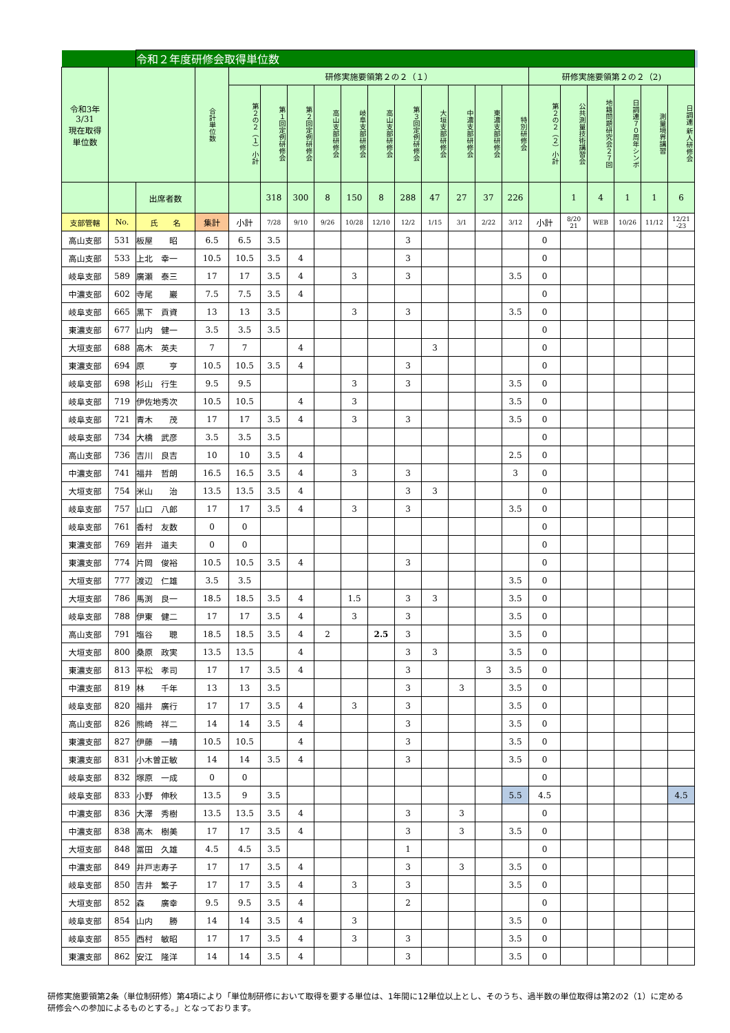| | | 令和２年度研修会取得単位数 | | | | | | | | | | | | | | | | | | | |
| 令和3年 3/31 現在取得 単位数 | | | 合計単位数 | 研修実施要領第２の２（１） | | | | | | | | | | | 研修実施要領第２の２（2) | | | | | | |
| | | | | 第２の２（１）小計 | 第１回定例研修会 | 第２回定例研修会 | 高山支部研修会 | 岐阜支部研修会 | 高山支部研修会 | 第３回定例研修会 | 大垣支部研修会 | 中濃支部研修会 | 東濃支部研修会 | 特別研修会 | 第２の２（２）小計 | 公共測量技術講習会 | 地籍問題研究会２７回 | 日調連７０周年シンポ | 測量境界講習 | 日調連 新人研修会 | |
| | | 出席者数 | | | 318 | 300 | 8 | 150 | 8 | 288 | 47 | 27 | 37 | 226 | | 1 | 4 | 1 | 1 | 6 | |
| 支部管轄 | No. | 氏 名 | 集計 | 小計 | 7/28 | 9/10 | 9/26 | 10/28 | 12/10 | 12/2 | 1/15 | 3/1 | 2/22 | 3/12 | 小計 | 8/20 21 | WEB | 10/26 | 11/12 | 12/21 -23 | |
| 高山支部 | 531 | 板屋 昭 | 6.5 | 6.5 | 3.5 | | | | | 3 | | | | | 0 | | | | | | |
| 高山支部 | 533 | 上北 幸一 | 10.5 | 10.5 | 3.5 | 4 | | | | 3 | | | | | 0 | | | | | | |
| 岐阜支部 | 589 | 廣瀬 泰三 | 17 | 17 | 3.5 | 4 | | 3 | | 3 | | | | 3.5 | 0 | | | | | | |
| 中濃支部 | 602 | 寺尾 巖 | 7.5 | 7.5 | 3.5 | 4 | | | | | | | | | 0 | | | | | | |
| 岐阜支部 | 665 | 黒下 貢資 | 13 | 13 | 3.5 | | | 3 | | 3 | | | | 3.5 | 0 | | | | | | |
| 東濃支部 | 677 | 山内 健一 | 3.5 | 3.5 | 3.5 | | | | | | | | | | 0 | | | | | | |
| 大垣支部 | 688 | 高木 英夫 | 7 | 7 | | 4 | | | | | 3 | | | | 0 | | | | | | |
| 東濃支部 | 694 | 原 亨 | 10.5 | 10.5 | 3.5 | 4 | | | | 3 | | | | | 0 | | | | | | |
| 岐阜支部 | 698 | 杉山 行生 | 9.5 | 9.5 | | | | 3 | | 3 | | | | 3.5 | 0 | | | | | | |
| 岐阜支部 | 719 | 伊佐地秀次 | 10.5 | 10.5 | | 4 | | 3 | | | | | | 3.5 | 0 | | | | | | |
| 岐阜支部 | 721 | 青木 茂 | 17 | 17 | 3.5 | 4 | | 3 | | 3 | | | | 3.5 | 0 | | | | | | |
| 岐阜支部 | 734 | 大橋 武彦 | 3.5 | 3.5 | 3.5 | | | | | | | | | | 0 | | | | | | |
| 高山支部 | 736 | 吉川 良吉 | 10 | 10 | 3.5 | 4 | | | | | | | | 2.5 | 0 | | | | | | |
| 中濃支部 | 741 | 福井 哲朗 | 16.5 | 16.5 | 3.5 | 4 | | 3 | | 3 | | | | 3 | 0 | | | | | | |
| 大垣支部 | 754 | 米山 治 | 13.5 | 13.5 | 3.5 | 4 | | | | 3 | 3 | | | | 0 | | | | | | |
| 岐阜支部 | 757 | 山口 八郎 | 17 | 17 | 3.5 | 4 | | 3 | | 3 | | | | 3.5 | 0 | | | | | | |
| 岐阜支部 | 761 | 香村 友数 | 0 | 0 | | | | | | | | | | | 0 | | | | | | |
| 東濃支部 | 769 | 岩井 道夫 | 0 | 0 | | | | | | | | | | | 0 | | | | | | |
| 東濃支部 | 774 | 片岡 俊裕 | 10.5 | 10.5 | 3.5 | 4 | | | | 3 | | | | | 0 | | | | | | |
| 大垣支部 | 777 | 渡辺 仁雄 | 3.5 | 3.5 | | | | | | | | | | 3.5 | 0 | | | | | | |
| 大垣支部 | 786 | 馬渕 良一 | 18.5 | 18.5 | 3.5 | 4 | | 1.5 | | 3 | 3 | | | 3.5 | 0 | | | | | | |
| 岐阜支部 | 788 | 伊東 健二 | 17 | 17 | 3.5 | 4 | | 3 | | 3 | | | | 3.5 | 0 | | | | | | |
| 高山支部 | 791 | 塩谷 聰 | 18.5 | 18.5 | 3.5 | 4 | 2 | | 2.5 | 3 | | | | 3.5 | 0 | | | | | | |
| 大垣支部 | 800 | 桑原 政実 | 13.5 | 13.5 | | 4 | | | | 3 | 3 | | | 3.5 | 0 | | | | | | |
| 東濃支部 | 813 | 平松 孝司 | 17 | 17 | 3.5 | 4 | | | | 3 | | | 3 | 3.5 | 0 | | | | | | |
| 中濃支部 | 819 | 林 千年 | 13 | 13 | 3.5 | | | | | 3 | | 3 | | 3.5 | 0 | | | | | | |
| 岐阜支部 | 820 | 福井 廣行 | 17 | 17 | 3.5 | 4 | | 3 | | 3 | | | | 3.5 | 0 | | | | | | |
| 高山支部 | 826 | 熊崎 祥二 | 14 | 14 | 3.5 | 4 | | | | 3 | | | | 3.5 | 0 | | | | | | |
| 東濃支部 | 827 | 伊藤 一晴 | 10.5 | 10.5 | | 4 | | | | 3 | | | | 3.5 | 0 | | | | | | |
| 東濃支部 | 831 | 小木曽正敏 | 14 | 14 | 3.5 | 4 | | | | 3 | | | | 3.5 | 0 | | | | | | |
| 岐阜支部 | 832 | 塚原 一成 | 0 | 0 | | | | | | | | | | | 0 | | | | | | |
| 岐阜支部 | 833 | 小野 伸秋 | 13.5 | 9 | 3.5 | | | | | | | | | 5.5 | 4.5 | | | | | 4.5 | |
| 中濃支部 | 836 | 大澤 秀樹 | 13.5 | 13.5 | 3.5 | 4 | | | | 3 | | 3 | | | 0 | | | | | | |
| 中濃支部 | 838 | 高木 樹美 | 17 | 17 | 3.5 | 4 | | | | 3 | | 3 | | 3.5 | 0 | | | | | | |
| 大垣支部 | 848 | 冨田 久雄 | 4.5 | 4.5 | 3.5 | | | | | 1 | | | | | 0 | | | | | | |
| 中濃支部 | 849 | 井戸志寿子 | 17 | 17 | 3.5 | 4 | | | | 3 | | 3 | | 3.5 | 0 | | | | | | |
| 岐阜支部 | 850 | 吉井 繁子 | 17 | 17 | 3.5 | 4 | | 3 | | 3 | | | | 3.5 | 0 | | | | | | |
| 大垣支部 | 852 | 森 廣幸 | 9.5 | 9.5 | 3.5 | 4 | | | | 2 | | | | | 0 | | | | | | |
| 岐阜支部 | 854 | 山内 勝 | 14 | 14 | 3.5 | 4 | | 3 | | | | | | 3.5 | 0 | | | | | | |
| 岐阜支部 | 855 | 西村 敏昭 | 17 | 17 | 3.5 | 4 | | 3 | | 3 | | | | 3.5 | 0 | | | | | | |
| 東濃支部 | 862 | 安江 隆洋 | 14 | 14 | 3.5 | 4 | | | | 3 | | | | 3.5 | 0 | | | | | | |
研修実施要領第2条（単位制研修）第4項により「単位制研修において取得を要する単位は、1年間に12単位以上とし、そのうち、過半数の単位取得は第2の2（1）に定める研修会への参加によるものとする。」となっております。